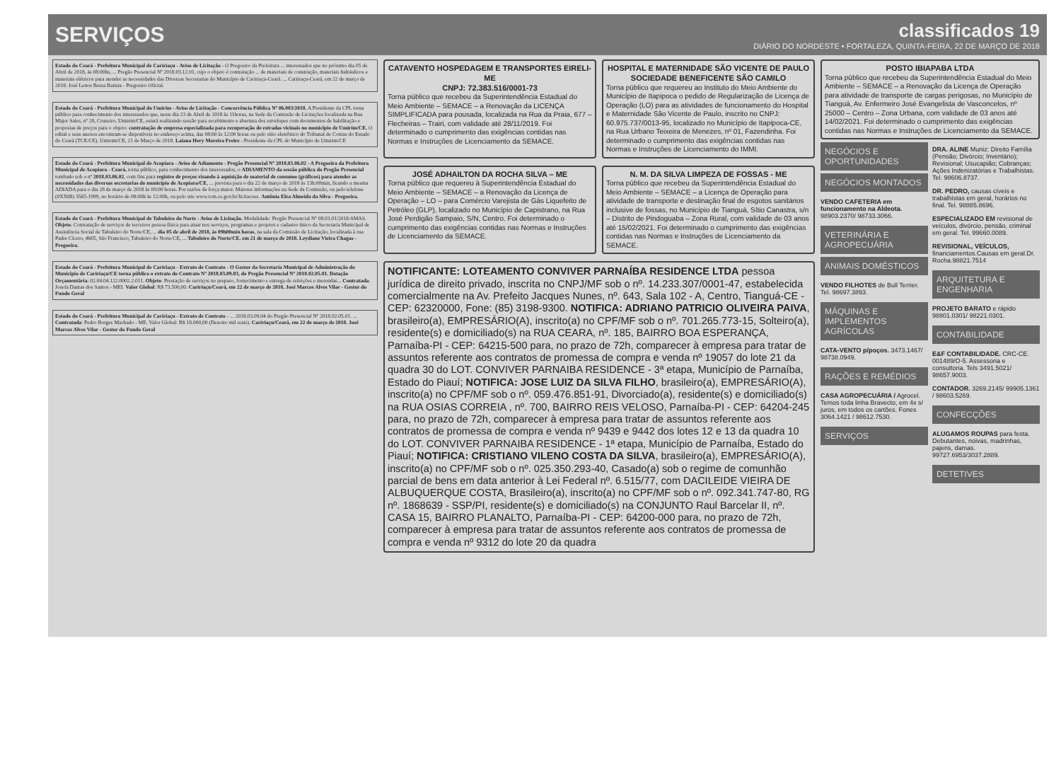SERVIÇOS
classificados 19
DIÁRIO DO NORDESTE • FORTALEZA, QUINTA-FEIRA, 22 DE MARÇO DE 2018
Estado do Ceará - Prefeitura Municipal de Caririaçu - Aviso de Licitação - O Pregoeiro da Prefeitura ... interessados que no próximo dia 05 de Abril de 2018, às 08:00hs, ... Pregão Presencial Nº 2018.03.12.01, cujo o objeto é contratação ... de materiais de construção, materiais hidráulicos e materiais elétricos para atender as necessidades das Diversas Secretarias do Município de Caririaçu-Ceará. ... Caririaçu-Ceará, em 22 de março de 2018. José Lenos Bessa Batista - Pregoeiro Oficial.
Estado do Ceará - Prefeitura Municipal do Umirim - Aviso de Licitação - Concorrência Pública Nº 06.003/2018. A Presidente da CPL torna público para conhecimento dos interessados que, neste dia 23 de Abril de 2018 às 11horas, na Sede da Comissão de Licitações localizada na Rua Major Sales, nº 28, Cruzeiro, Umirim/CE, estará realizando sessão para recebimento e abertura dos envelopes com documentos de habilitação e propostas de preços para o objeto: contratação de empresa especializada para recuperação de estradas vicinais no município de Umirim/CE. O edital e seus anexos encontram-se disponíveis no endereço acima, das 08:00 às 12:00 horas ou pelo sítio eletrônico do Tribunal de Contas do Estado do Ceará (TCE/CE). Umirim/CE, 21 de Março de 2018. Laiana Hery Moreira Freire - Presidente da CPL do Município de Umirim/CE
Estado do Ceará - Prefeitura Municipal de Acopiara - Aviso de Adiamento - Pregão Presencial Nº 2018.03.06.02 - A Pregoeira da Prefeitura Municipal de Acopiara - Ceará, torna público, para conhecimento dos interessados, o ADIAMENTO da sessão pública do Pregão Presencial tombado sob o nº 2018.03.06.02, com fins para registro de preços visando à aquisição de material de consumo (gráficos) para atender as necessidades das diversas secretarias do município de Acopiara/CE, ... prevista para o dia 22 de março de 2018 às 13h:00min, ficando a mesma ADIADA para o dia 28 de março de 2018 às 09:00 horas. Por razões de força maior. Maiores informações na Sede da Comissão, ou pelo telefone (0XX88) 3565-1999, no horário de 08:00h às 12:00h, ou pelo site www.tcm.ce.gov.br/licitacoes. Antônia Elza Almeida da Silva - Pregoeira.
Estado do Ceará - Prefeitura Municipal de Tabuleiro do Norte - Aviso de Licitação. Modalidade: Pregão Presencial Nº 08.03.01/2018-SMAS. Objeto: Contratação de serviços de terceiros pessoa física para atuar nos serviços, programas e projetos e cadastro único da Secretaria Municipal de Assistência Social de Tabuleiro do Norte/CE, ... dia 05 de abril de 2018, às 09h00min horas, na sala da Comissão de Licitação, localizada à rua Padre Cícero, 4605, São Francisco, Tabuleiro do Norte/CE, ... Tabuleiro do Norte/CE, em 21 de março de 2018. Leydiane Vieira Chagas - Pregoeira.
Estado do Ceará - Prefeitura Municipal de Caririaçu - Extrato de Contrato - O Gestor da Secretaria Municipal de Administração do Município de Caririaçu/CE torna público o extrato do Contrato Nº 2018.03.09.03, do Pregão Presencial Nº 2018.02.05.01. Dotação Orçamentária: 02.04.04.122.0002.2.011. Objeto: Prestação de serviços no preparo, fornecimento e entrega de refeições e merendas... Contratada: Josefa Dantas dos Santos - MEI. Valor Global: R$ 73.500,00. Caririaçu/Ceará, em 22 de março de 2018. José Marcos Alves Vilar - Gestor do Fundo Geral
Estado do Ceará - Prefeitura Municipal de Caririaçu - Extrato de Contrato - ... 2018.03.09.04 do Pregão Presencial Nº 2018.02.05.01. ... Contratada: Pedro Borges Machado - ME. Valor Global: R$ 18.000,00 (Dezoito mil reais). Caririaçu/Ceará, em 22 de março de 2018. José Marcos Alves Vilar - Gestor do Fundo Geral
CATAVENTO HOSPEDAGEM E TRANSPORTES EIRELI-ME
CNPJ: 72.383.516/0001-73
Torna público que recebeu da Superintendência Estadual do Meio Ambiente – SEMACE – a Renovação da LICENÇA SIMPLIFICADA para pousada, localizada na Rua da Praia, 677 – Flecheiras – Trairi, com validade até 28/11/2019. Foi determinado o cumprimento das exigências contidas nas Normas e Instruções de Licenciamento da SEMACE.
HOSPITAL E MATERNIDADE SÃO VICENTE DE PAULO SOCIEDADE BENEFICENTE SÃO CAMILO
Torna público que requereu ao Instituto do Meio Ambiente do Município de Itapipoca o pedido de Regularização de Licença de Operação (LO) para as atividades de funcionamento do Hospital e Maternidade São Vicente de Paulo, inscrito no CNPJ: 60.975.737/0013-95, localizado no Município de Itapipoca-CE, na Rua Urbano Teixeira de Menezes, nº 01, Fazendinha. Foi determinado o cumprimento das exigências contidas nas Normas e Instruções de Licenciamento do IMMI.
JOSÉ ADHAILTON DA ROCHA SILVA – ME
Torna público que requereu à Superintendência Estadual do Meio Ambiente – SEMACE – a Renovação da Licença de Operação – LO – para Comércio Varejista de Gás Liquefeito de Petróleo (GLP), localizado no Município de Capistrano, na Rua José Perdigão Sampaio, S/N, Centro. Foi determinado o cumprimento das exigências contidas nas Normas e Instruções de Licenciamento da SEMACE.
N. M. DA SILVA LIMPEZA DE FOSSAS - ME
Torna público que recebeu da Superintendência Estadual do Meio Ambiente – SEMACE – a Licença de Operação para atividade de transporte e destinação final de esgotos sanitários inclusive de fossas, no Município de Tianguá, Sítio Canastra, s/n – Distrito de Pindoguaba – Zona Rural, com validade de 03 anos até 15/02/2021. Foi determinado o cumprimento das exigências contidas nas Normas e Instruções de Licenciamento da SEMACE.
NOTIFICANTE: LOTEAMENTO CONVIVER PARNAÍBA RESIDENCE LTDA pessoa jurídica de direito privado, inscrita no CNPJ/MF sob o nº. 14.233.307/0001-47, estabelecida comercialmente na Av. Prefeito Jacques Nunes, nº. 643, Sala 102 - A, Centro, Tianguá-CE - CEP: 62320000, Fone: (85) 3198-9300. NOTIFICA: ADRIANO PATRICIO OLIVEIRA PAIVA, brasileiro(a), EMPRESÁRIO(A), inscrito(a) no CPF/MF sob o nº. 701.265.773-15, Solteiro(a), residente(s) e domiciliado(s) na RUA CEARA, nº. 185, BAIRRO BOA ESPERANÇA, Parnaíba-PI - CEP: 64215-500 para, no prazo de 72h, comparecer à empresa para tratar de assuntos referente aos contratos de promessa de compra e venda nº 19057 do lote 21 da quadra 30 do LOT. CONVIVER PARNAIBA RESIDENCE - 3ª etapa, Município de Parnaíba, Estado do Piauí; NOTIFICA: JOSE LUIZ DA SILVA FILHO, brasileiro(a), EMPRESÁRIO(A), inscrito(a) no CPF/MF sob o nº. 059.476.851-91, Divorciado(a), residente(s) e domiciliado(s) na RUA OSIAS CORREIA , nº. 700, BAIRRO REIS VELOSO, Parnaíba-PI - CEP: 64204-245 para, no prazo de 72h, comparecer à empresa para tratar de assuntos referente aos contratos de promessa de compra e venda nº 9439 e 9442 dos lotes 12 e 13 da quadra 10 do LOT. CONVIVER PARNAIBA RESIDENCE - 1ª etapa, Município de Parnaíba, Estado do Piauí; NOTIFICA: CRISTIANO VILENO COSTA DA SILVA, brasileiro(a), EMPRESÁRIO(A), inscrito(a) no CPF/MF sob o nº. 025.350.293-40, Casado(a) sob o regime de comunhão parcial de bens em data anterior à Lei Federal nº. 6.515/77, com DACILEIDE VIEIRA DE ALBUQUERQUE COSTA, Brasileiro(a), inscrito(a) no CPF/MF sob o nº. 092.341.747-80, RG nº. 1868639 - SSP/PI, residente(s) e domiciliado(s) na CONJUNTO Raul Barcelar II, nº. CASA 15, BAIRRO PLANALTO, Parnaíba-PI - CEP: 64200-000 para, no prazo de 72h, comparecer à empresa para tratar de assuntos referente aos contratos de promessa de compra e venda nº 9312 do lote 20 da quadra
POSTO IBIAPABA LTDA
Torna público que recebeu da Superintendência Estadual do Meio Ambiente – SEMACE – a Renovação da Licença de Operação para atividade de transporte de cargas perigosas, no Município de Tianguá, Av. Enfermeiro José Evangelista de Vasconcelos, nº 25000 – Centro – Zona Urbana, com validade de 03 anos até 14/02/2021. Foi determinado o cumprimento das exigências contidas nas Normas e Instruções de Licenciamento da SEMACE.
NEGÓCIOS E OPORTUNIDADES
NEGÓCIOS MONTADOS
VENDO CAFETERIA em funcionamento na Aldeota. 98903.2370/ 98733.3066.
VETERINÁRIA E AGROPECUÁRIA
ANIMAIS DOMÉSTICOS
VENDO FILHOTES de Bull Terrier. Tel. 98697.3893.
MÁQUINAS E IMPLEMENTOS AGRÍCOLAS
CATA-VENTO p/poços. 3473.1467/ 98738.0949.
RAÇÕES E REMÉDIOS
CASA AGROPECUÁRIA / Agrocel. Temos toda linha Bravecto, em 4x s/ juros, em todos os cartões. Fones 3064.1421 / 98612.7530.
SERVIÇOS
DRA. ALINE Muniz: Direito Família (Pensão; Divórcio; Inventário); Revisional; Usucapião; Cobranças; Ações Indenizatórias e Trabalhistas. Tel. 98606.8737.
DR. PEDRO, causas cíveis e trabalhistas em geral, horários no final. Tel. 98885.8696.
ESPECIALIZADO EM revisional de veículos, divórcio, pensão, criminal em geral. Tel. 99660.0089.
REVISIONAL, VEÍCULOS, financiamentos.Causas em geral.Dr. Rocha.98821.7514
ARQUITETURA E ENGENHARIA
PROJETO BARATO e rápido 98801.0301/ 98221.0301.
CONTABILIDADE
E&F CONTABILIDADE. CRC-CE. 001489/O-5. Assessoria e consultoria. Tels 3491.5021/ 98657.9003.
CONTADOR. 3269.2145/ 99905.1361 / 98603.5269.
CONFECÇÕES
ALUGAMOS ROUPAS para festa. Debutantes, noivas, madrinhas, pajens, damas. 99727.6953/3037.2889.
DETETIVES